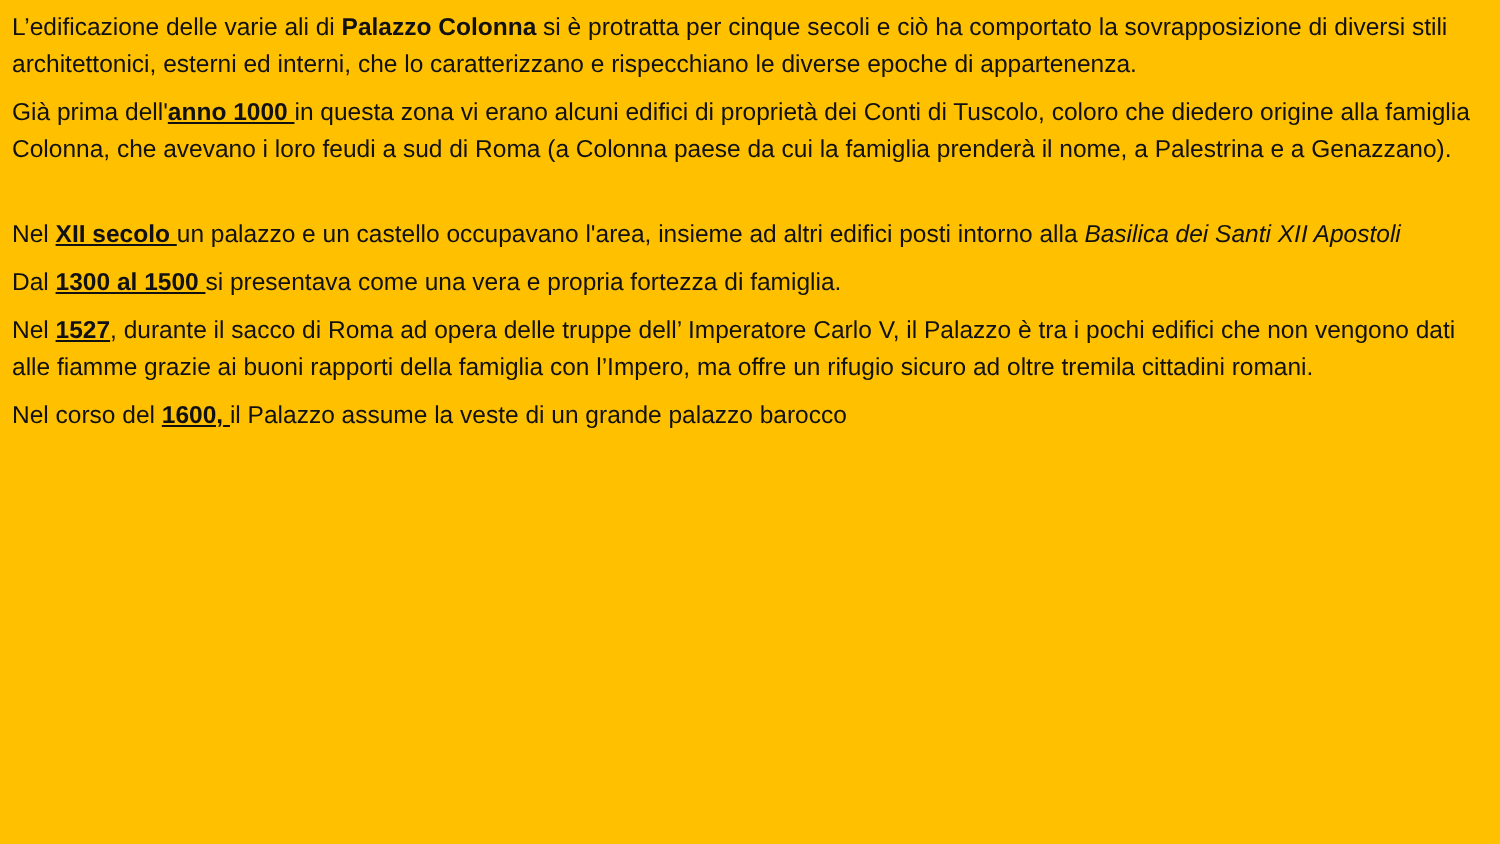L’edificazione delle varie ali di Palazzo Colonna si è protratta per cinque secoli e ciò ha comportato la sovrapposizione di diversi stili architettonici, esterni ed interni, che lo caratterizzano e rispecchiano le diverse epoche di appartenenza.
Già prima dell'anno 1000 in questa zona vi erano alcuni edifici di proprietà dei Conti di Tuscolo, coloro che diedero origine alla famiglia Colonna, che avevano i loro feudi a sud di Roma (a Colonna paese da cui la famiglia prenderà il nome, a Palestrina e a Genazzano).
Nel XII secolo un palazzo e un castello occupavano l'area, insieme ad altri edifici posti intorno alla Basilica dei Santi XII Apostoli
Dal 1300 al 1500 si presentava come una vera e propria fortezza di famiglia.
Nel 1527, durante il sacco di Roma ad opera delle truppe dell’ Imperatore Carlo V, il Palazzo è tra i pochi edifici che non vengono dati alle fiamme grazie ai buoni rapporti della famiglia con l’Impero, ma offre un rifugio sicuro ad oltre tremila cittadini romani.
Nel corso del 1600, il Palazzo assume la veste di un grande palazzo barocco